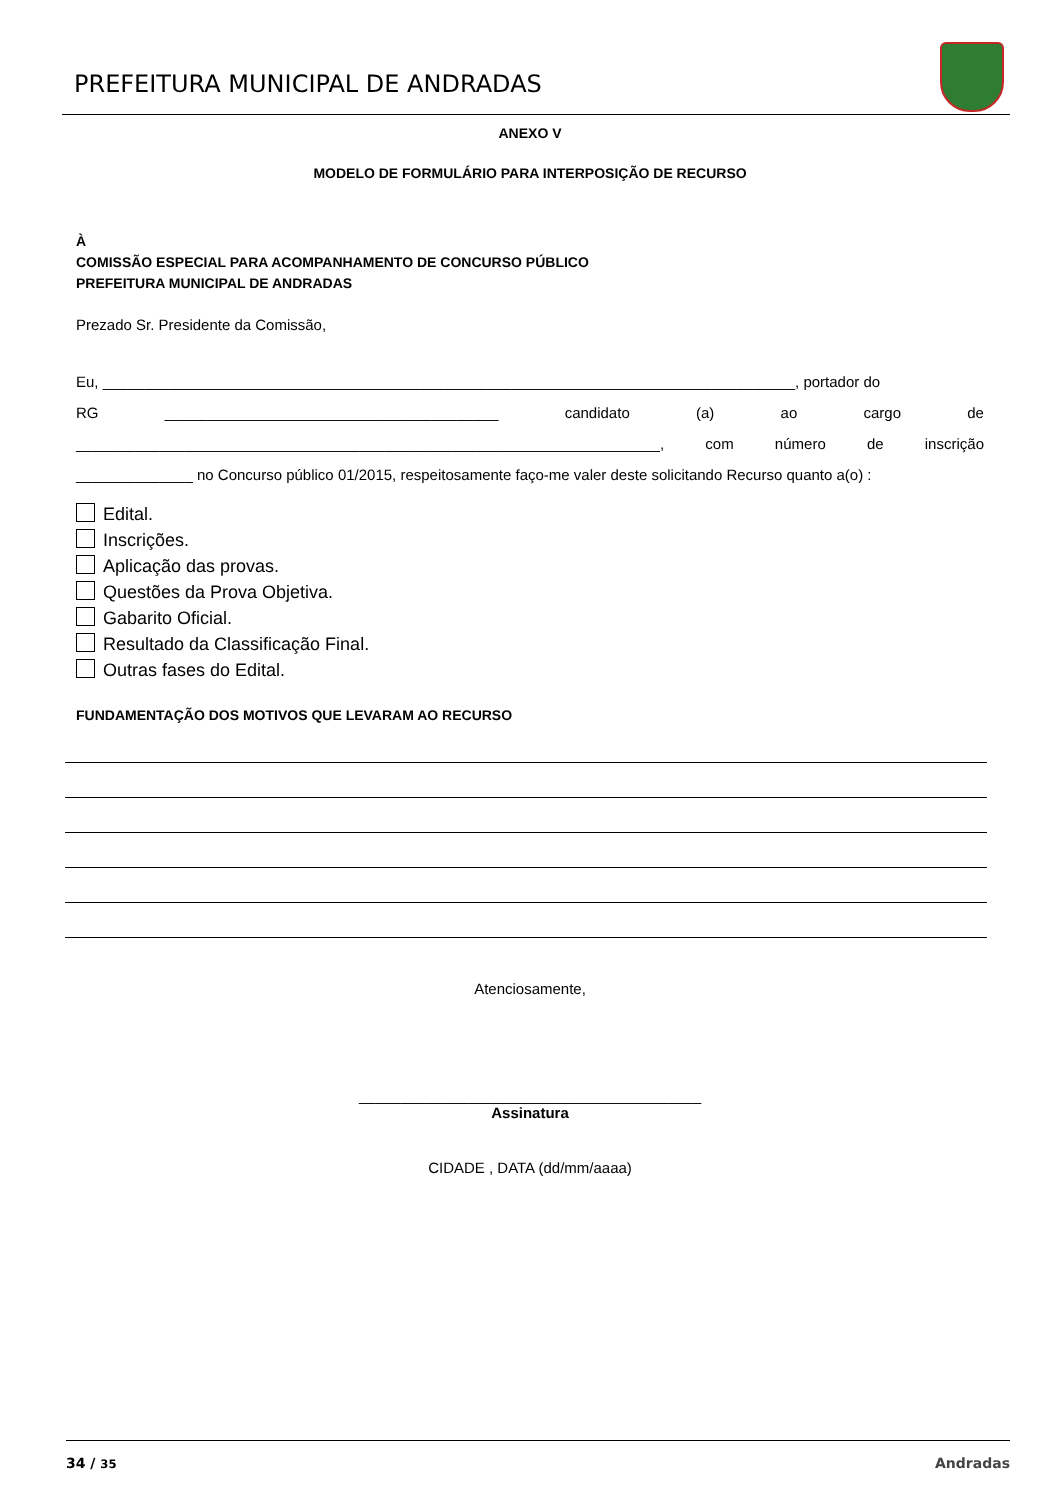PREFEITURA MUNICIPAL DE ANDRADAS
ANEXO V
MODELO DE FORMULÁRIO PARA INTERPOSIÇÃO DE RECURSO
À
COMISSÃO ESPECIAL PARA ACOMPANHAMENTO DE CONCURSO PÚBLICO
PREFEITURA MUNICIPAL DE ANDRADAS
Prezado Sr. Presidente da Comissão,
Eu, ___________________________________________________________________________________, portador do
RG ________________________________________ candidato (a) ao cargo de
______________________________________________________________________, com número de inscrição
______________ no Concurso público 01/2015, respeitosamente faço-me valer deste solicitando Recurso quanto a(o) :
Edital.
Inscrições.
Aplicação das provas.
Questões da Prova Objetiva.
Gabarito Oficial.
Resultado da Classificação Final.
Outras fases do Edital.
FUNDAMENTAÇÃO DOS MOTIVOS QUE LEVARAM AO RECURSO
Atenciosamente,
_________________________________________
Assinatura
CIDADE , DATA (dd/mm/aaaa)
34 / 35 Andradas